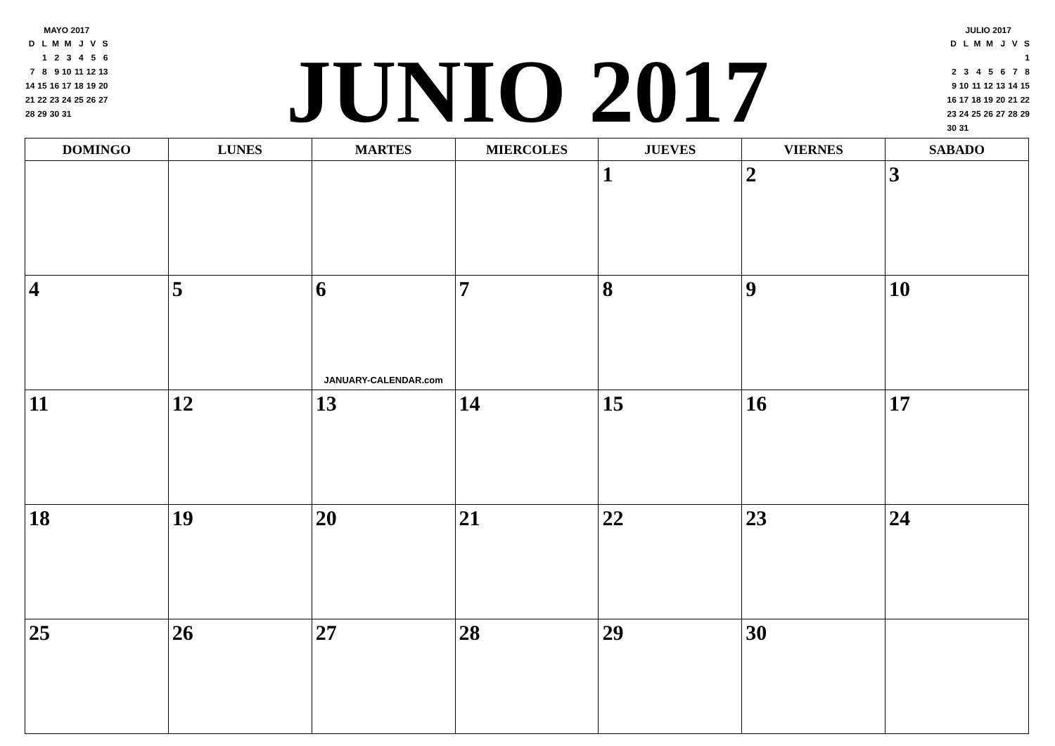MAYO 2017
| D | L | M | M | J | V | S |
| | 1 | 2 | 3 | 4 | 5 | 6 |
| 7 | 8 | 9 | 10 | 11 | 12 | 13 |
| 14 | 15 | 16 | 17 | 18 | 19 | 20 |
| 21 | 22 | 23 | 24 | 25 | 26 | 27 |
| 28 | 29 | 30 | 31 | | | |
JUNIO 2017
JULIO 2017
| D | L | M | M | J | V | S |
| | | | | | | 1 |
| 2 | 3 | 4 | 5 | 6 | 7 | 8 |
| 9 | 10 | 11 | 12 | 13 | 14 | 15 |
| 16 | 17 | 18 | 19 | 20 | 21 | 22 |
| 23 | 24 | 25 | 26 | 27 | 28 | 29 |
| 30 | 31 | | | | | |
| DOMINGO | LUNES | MARTES | MIERCOLES | JUEVES | VIERNES | SABADO |
| --- | --- | --- | --- | --- | --- | --- |
| | | | | 1 | 2 | 3 |
| 4 | 5 | 6 JANUARY-CALENDAR.com | 7 | 8 | 9 | 10 |
| 11 | 12 | 13 | 14 | 15 | 16 | 17 |
| 18 | 19 | 20 | 21 | 22 | 23 | 24 |
| 25 | 26 | 27 | 28 | 29 | 30 | |